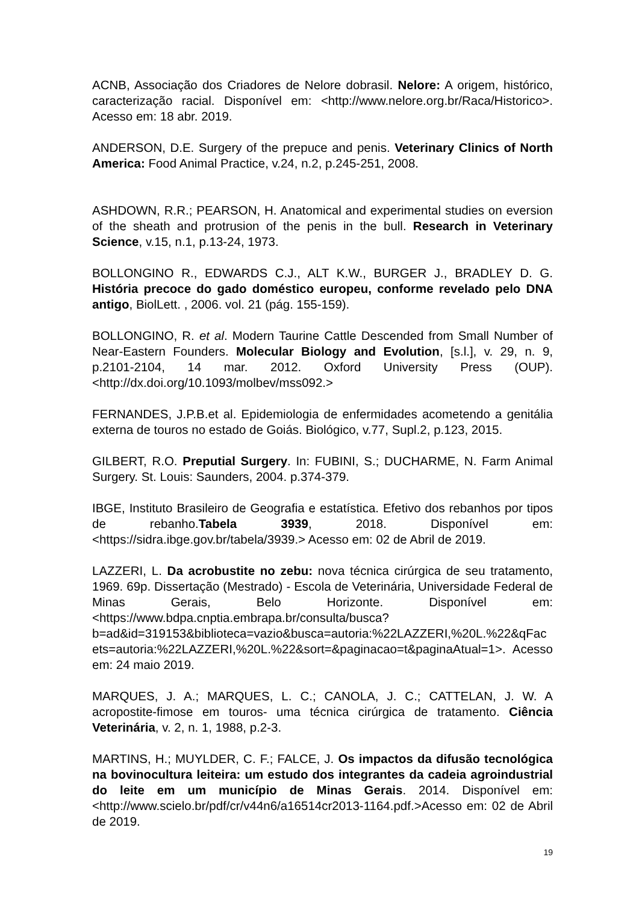ACNB, Associação dos Criadores de Nelore dobrasil. Nelore: A origem, histórico, caracterização racial. Disponível em: <http://www.nelore.org.br/Raca/Historico>. Acesso em: 18 abr. 2019.
ANDERSON, D.E. Surgery of the prepuce and penis. Veterinary Clinics of North America: Food Animal Practice, v.24, n.2, p.245-251, 2008.
ASHDOWN, R.R.; PEARSON, H. Anatomical and experimental studies on eversion of the sheath and protrusion of the penis in the bull. Research in Veterinary Science, v.15, n.1, p.13-24, 1973.
BOLLONGINO R., EDWARDS C.J., ALT K.W., BURGER J., BRADLEY D. G. História precoce do gado doméstico europeu, conforme revelado pelo DNA antigo, BiolLett. , 2006. vol. 21 (pág. 155-159).
BOLLONGINO, R. et al. Modern Taurine Cattle Descended from Small Number of Near-Eastern Founders. Molecular Biology and Evolution, [s.l.], v. 29, n. 9, p.2101-2104, 14 mar. 2012. Oxford University Press (OUP). <http://dx.doi.org/10.1093/molbev/mss092.>
FERNANDES, J.P.B.et al. Epidemiologia de enfermidades acometendo a genitália externa de touros no estado de Goiás. Biológico, v.77, Supl.2, p.123, 2015.
GILBERT, R.O. Preputial Surgery. In: FUBINI, S.; DUCHARME, N. Farm Animal Surgery. St. Louis: Saunders, 2004. p.374-379.
IBGE, Instituto Brasileiro de Geografia e estatística. Efetivo dos rebanhos por tipos de rebanho.Tabela 3939, 2018. Disponível em: <https://sidra.ibge.gov.br/tabela/3939.> Acesso em: 02 de Abril de 2019.
LAZZERI, L. Da acrobustite no zebu: nova técnica cirúrgica de seu tratamento, 1969. 69p. Dissertação (Mestrado) - Escola de Veterinária, Universidade Federal de Minas Gerais, Belo Horizonte. Disponível em:<https://www.bdpa.cnptia.embrapa.br/consulta/busca?b=ad&id=319153&biblioteca=vazio&busca=autoria:%22LAZZERI,%20L.%22&qFacets=autoria:%22LAZZERI,%20L.%22&sort=&paginacao=t&paginaAtual=1>. Acesso em: 24 maio 2019.
MARQUES, J. A.; MARQUES, L. C.; CANOLA, J. C.; CATTELAN, J. W. A acropostite-fimose em touros- uma técnica cirúrgica de tratamento. Ciência Veterinária, v. 2, n. 1, 1988, p.2-3.
MARTINS, H.; MUYLDER, C. F.; FALCE, J. Os impactos da difusão tecnológica na bovinocultura leiteira: um estudo dos integrantes da cadeia agroindustrial do leite em um município de Minas Gerais. 2014. Disponível em: <http://www.scielo.br/pdf/cr/v44n6/a16514cr2013-1164.pdf.>Acesso em: 02 de Abril de 2019.
19